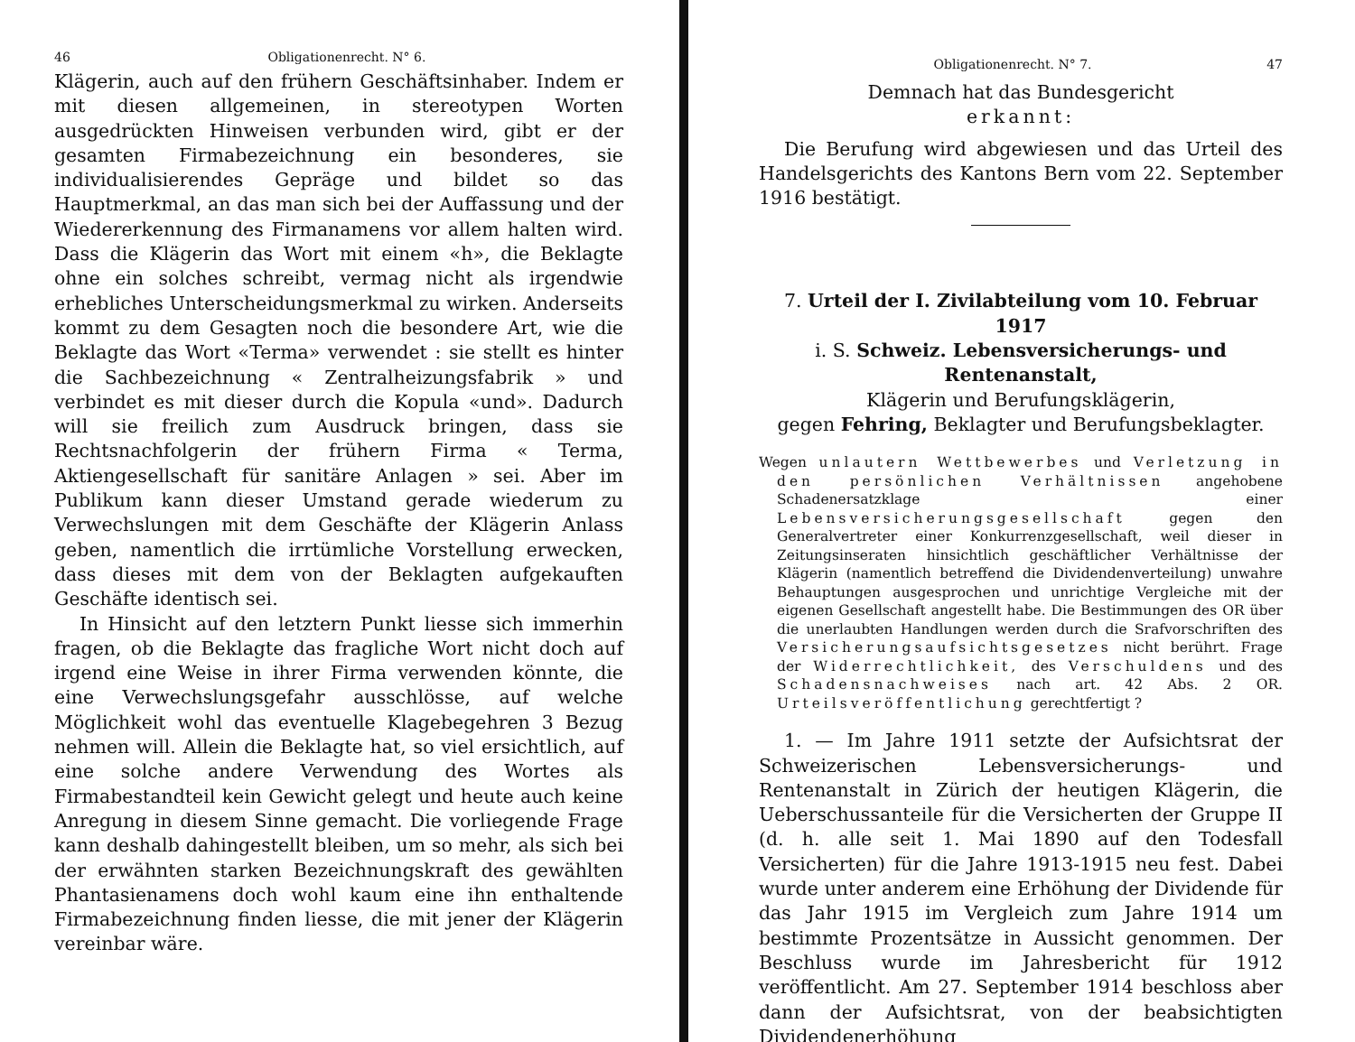46 Obligationenrecht. N° 6.
Klägerin, auch auf den frühern Geschäftsinhaber. Indem er mit diesen allgemeinen, in stereotypen Worten ausgedrückten Hinweisen verbunden wird, gibt er der gesamten Firmabezeichnung ein besonderes, sie individualisierendes Gepräge und bildet so das Hauptmerkmal, an das man sich bei der Auffassung und der Wiedererkennung des Firmanamens vor allem halten wird. Dass die Klägerin das Wort mit einem «h», die Beklagte ohne ein solches schreibt, vermag nicht als irgendwie erhebliches Unterscheidungsmerkmal zu wirken. Anderseits kommt zu dem Gesagten noch die besondere Art, wie die Beklagte das Wort «Terma» verwendet : sie stellt es hinter die Sachbezeichnung « Zentralheizungsfabrik » und verbindet es mit dieser durch die Kopula «und». Dadurch will sie freilich zum Ausdruck bringen, dass sie Rechtsnachfolgerin der frühern Firma « Terma, Aktiengesellschaft für sanitäre Anlagen » sei. Aber im Publikum kann dieser Umstand gerade wiederum zu Verwechslungen mit dem Geschäfte der Klägerin Anlass geben, namentlich die irrtümliche Vorstellung erwecken, dass dieses mit dem von der Beklagten aufgekauften Geschäfte identisch sei.
In Hinsicht auf den letztern Punkt liesse sich immerhin fragen, ob die Beklagte das fragliche Wort nicht doch auf irgend eine Weise in ihrer Firma verwenden könnte, die eine Verwechslungsgefahr ausschlösse, auf welche Möglichkeit wohl das eventuelle Klagebegehren 3 Bezug nehmen will. Allein die Beklagte hat, so viel ersichtlich, auf eine solche andere Verwendung des Wortes als Firmabestandteil kein Gewicht gelegt und heute auch keine Anregung in diesem Sinne gemacht. Die vorliegende Frage kann deshalb dahingestellt bleiben, um so mehr, als sich bei der erwähnten starken Bezeichnungskraft des gewählten Phantasienamens doch wohl kaum eine ihn enthaltende Firmabezeichnung finden liesse, die mit jener der Klägerin vereinbar wäre.
Obligationenrecht. N° 7. 47
Demnach hat das Bundesgericht
erkannt:
Die Berufung wird abgewiesen und das Urteil des Handelsgerichts des Kantons Bern vom 22. September 1916 bestätigt.
7. Urteil der I. Zivilabteilung vom 10. Februar 1917
i. S. Schweiz. Lebensversicherungs- und Rentenanstalt,
Klägerin und Berufungsklägerin,
gegen Fehring, Beklagter und Berufungsbeklagter.
Wegen unlautern Wettbewerbes und Verletzung in den persönlichen Verhältnissen angehobene Schadenersatzklage einer Lebensversicherungsgesellschaft gegen den Generalvertreter einer Konkurrenzgesellschaft, weil dieser in Zeitungsinseraten hinsichtlich geschäftlicher Verhältnisse der Klägerin (namentlich betreffend die Dividendenverteilung) unwahre Behauptungen ausgesprochen und unrichtige Vergleiche mit der eigenen Gesellschaft angestellt habe. Die Bestimmungen des OR über die unerlaubten Handlungen werden durch die Srafvorschriften des Versicherungsaufsichtsgesetzes nicht berührt. Frage der Widerrechtlichkeit, des Verschuldens und des Schadensnachweises nach art. 42 Abs. 2 OR. Urteilsveröffentlichung gerechtfertigt ?
1. — Im Jahre 1911 setzte der Aufsichtsrat der Schweizerischen Lebensversicherungs- und Rentenanstalt in Zürich der heutigen Klägerin, die Ueberschussanteile für die Versicherten der Gruppe II (d. h. alle seit 1. Mai 1890 auf den Todesfall Versicherten) für die Jahre 1913-1915 neu fest. Dabei wurde unter anderem eine Erhöhung der Dividende für das Jahr 1915 im Vergleich zum Jahre 1914 um bestimmte Prozentsätze in Aussicht genommen. Der Beschluss wurde im Jahresbericht für 1912 veröffentlicht. Am 27. September 1914 beschloss aber dann der Aufsichtsrat, von der beabsichtigten Dividendenerhöhung